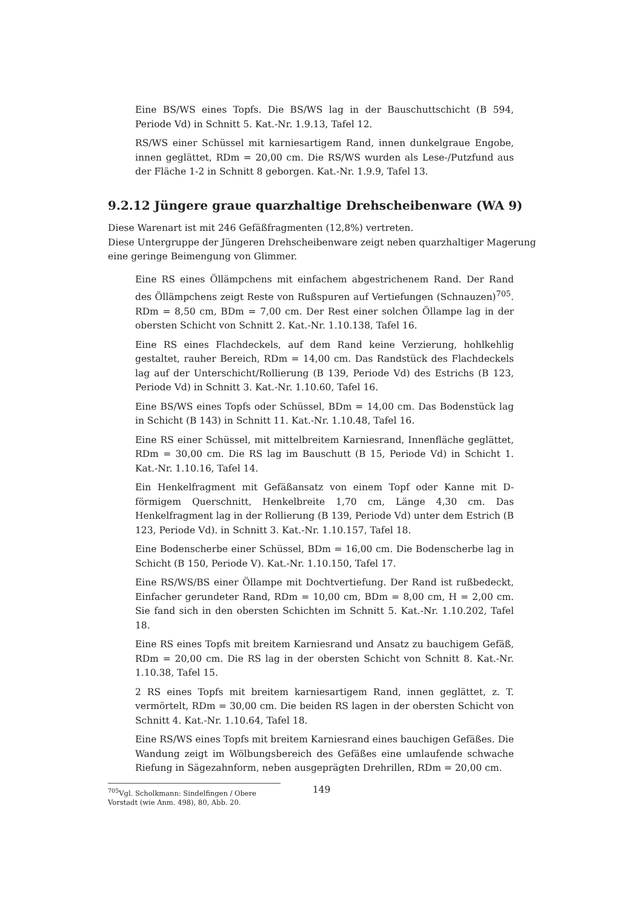Eine BS/WS eines Topfs. Die BS/WS lag in der Bauschuttschicht (B 594, Periode Vd) in Schnitt 5. Kat.-Nr. 1.9.13, Tafel 12.
RS/WS einer Schüssel mit karniesartigem Rand, innen dunkelgraue Engobe, innen geglättet, RDm = 20,00 cm. Die RS/WS wurden als Lese-/Putzfund aus der Fläche 1-2 in Schnitt 8 geborgen. Kat.-Nr. 1.9.9, Tafel 13.
9.2.12 Jüngere graue quarzhaltige Drehscheibenware (WA 9)
Diese Warenart ist mit 246 Gefäßfragmenten (12,8%) vertreten.
Diese Untergruppe der Jüngeren Drehscheibenware zeigt neben quarzhaltiger Magerung eine geringe Beimengung von Glimmer.
Eine RS eines Öllämpchens mit einfachem abgestrichenem Rand. Der Rand des Öllämpchens zeigt Reste von Rußspuren auf Vertiefungen (Schnauzen)<sup>705</sup>. RDm = 8,50 cm, BDm = 7,00 cm. Der Rest einer solchen Öllampe lag in der obersten Schicht von Schnitt 2. Kat.-Nr. 1.10.138, Tafel 16.
Eine RS eines Flachdeckels, auf dem Rand keine Verzierung, hohlkehlig gestaltet, rauher Bereich, RDm = 14,00 cm. Das Randstück des Flachdeckels lag auf der Unterschicht/Rollierung (B 139, Periode Vd) des Estrichs (B 123, Periode Vd) in Schnitt 3. Kat.-Nr. 1.10.60, Tafel 16.
Eine BS/WS eines Topfs oder Schüssel, BDm = 14,00 cm. Das Bodenstück lag in Schicht (B 143) in Schnitt 11. Kat.-Nr. 1.10.48, Tafel 16.
Eine RS einer Schüssel, mit mittelbreitem Karniesrand, Innenfläche geglättet, RDm = 30,00 cm. Die RS lag im Bauschutt (B 15, Periode Vd) in Schicht 1. Kat.-Nr. 1.10.16, Tafel 14.
Ein Henkelfragment mit Gefäßansatz von einem Topf oder Kanne mit D-förmigem Querschnitt, Henkelbreite 1,70 cm, Länge 4,30 cm. Das Henkelfragment lag in der Rollierung (B 139, Periode Vd) unter dem Estrich (B 123, Periode Vd). in Schnitt 3. Kat.-Nr. 1.10.157, Tafel 18.
Eine Bodenscherbe einer Schüssel, BDm = 16,00 cm. Die Bodenscherbe lag in Schicht (B 150, Periode V). Kat.-Nr. 1.10.150, Tafel 17.
Eine RS/WS/BS einer Öllampe mit Dochtvertiefung. Der Rand ist rußbedeckt, Einfacher gerundeter Rand, RDm = 10,00 cm, BDm = 8,00 cm, H = 2,00 cm. Sie fand sich in den obersten Schichten im Schnitt 5. Kat.-Nr. 1.10.202, Tafel 18.
Eine RS eines Topfs mit breitem Karniesrand und Ansatz zu bauchigem Gefäß, RDm = 20,00 cm. Die RS lag in der obersten Schicht von Schnitt 8. Kat.-Nr. 1.10.38, Tafel 15.
2 RS eines Topfs mit breitem karniesartigem Rand, innen geglättet, z. T. vermörtelt, RDm = 30,00 cm. Die beiden RS lagen in der obersten Schicht von Schnitt 4. Kat.-Nr. 1.10.64, Tafel 18.
Eine RS/WS eines Topfs mit breitem Karniesrand eines bauchigen Gefäßes. Die Wandung zeigt im Wölbungsbereich des Gefäßes eine umlaufende schwache Riefung in Sägezahnform, neben ausgeprägten Drehrillen, RDm = 20,00 cm.
<sup>705</sup> Vgl. Scholkmann: Sindelfingen / Obere Vorstadt (wie Anm. 498), 80, Abb. 20.
149